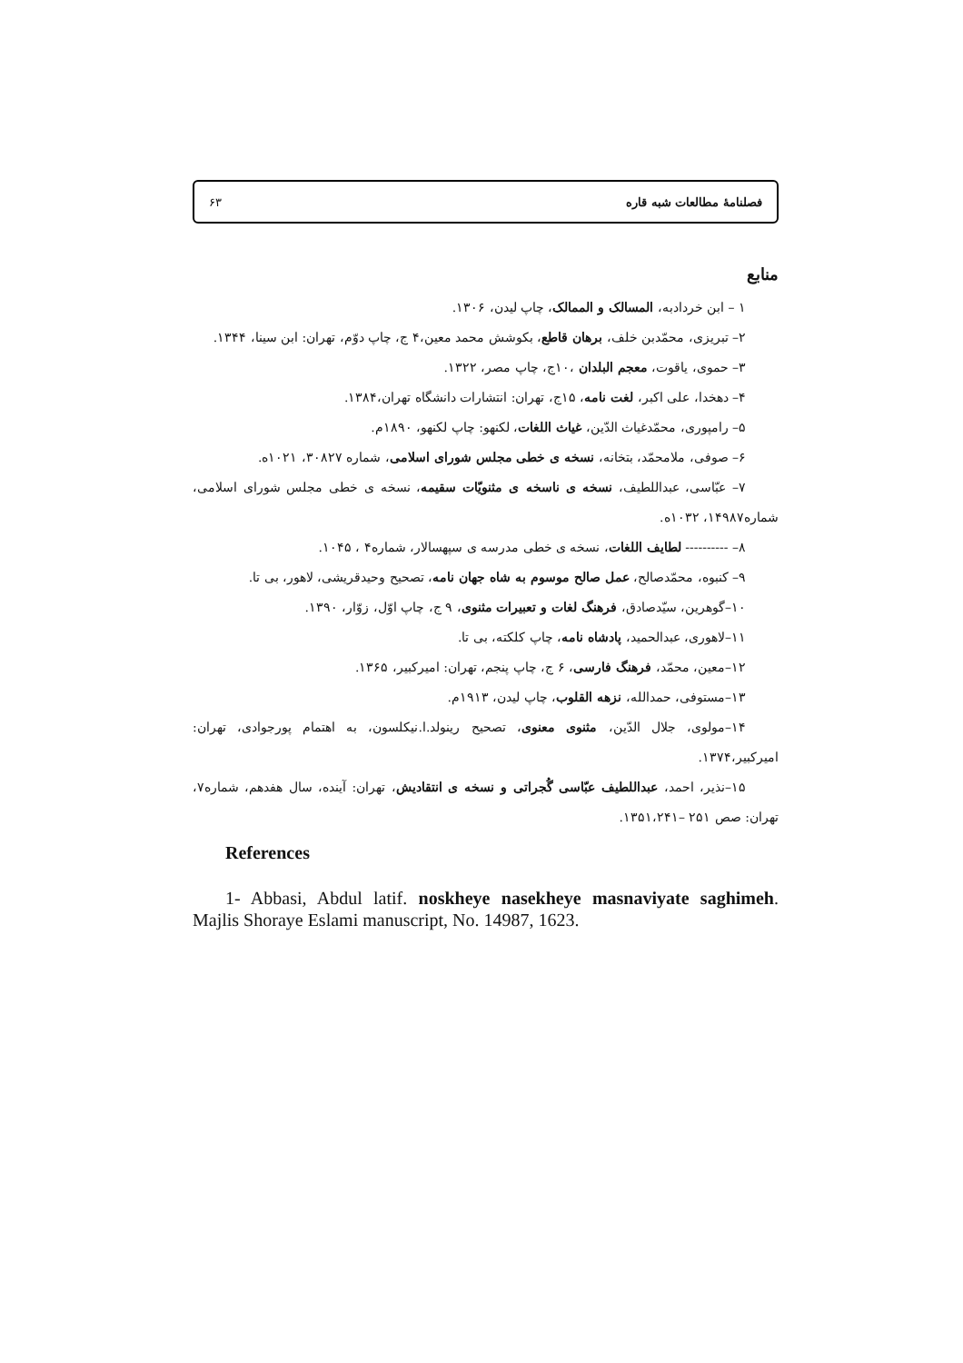فصلنامۀ مطالعات شبه قاره ۶۳
منابع
۱ – ابن خردادبه، المسالک و الممالک، چاپ لیدن، ۱۳۰۶.
۲– تبریزی، محمّدبن خلف، برهان قاطع، بکوشش محمد معین،۴ ج، چاپ دوّم، تهران: ابن سینا، ۱۳۴۴.
۳– حموی، یاقوت، معجم البلدان ،۱۰ج، چاپ مصر، ۱۳۲۲.
۴– دهخدا، علی اکبر، لغت نامه، ۱۵ج، تهران: انتشارات دانشگاه تهران،۱۳۸۴.
۵– رامپوری، محمّدغیاث الدّین، غیاث اللغات، لکنهو: چاپ لکنهو، ۱۸۹۰م.
۶– صوفی، ملامحمّد، بتخانه، نسخه ی خطی مجلس شورای اسلامی، شماره ۳۰۸۲۷، ۱۰۲۱ه.
۷– عبّاسی، عبداللطیف، نسخه ی ناسخه ی مثنویّات سقیمه، نسخه ی خطی مجلس شورای اسلامی، شماره۱۴۹۸۷، ۱۰۳۲ه.
۸– ---------- لطایف اللغات، نسخه ی خطی مدرسه ی سپهسالار، شماره۴ ، ۱۰۴۵.
۹– کنبوه، محمّدصالح، عمل صالح موسوم به شاه جهان نامه، تصحیح وحیدقریشی، لاهور، بی تا.
۱۰–گوهرین، سیّدصادق، فرهنگ لغات و تعبیرات مثنوی، ۹ ج، چاپ اوّل، زوّار، ۱۳۹۰.
۱۱–لاهوری، عبدالحمید، پادشاه نامه، چاپ کلکته، بی تا.
۱۲–معین، محمّد، فرهنگ فارسی، ۶ ج، چاپ پنجم، تهران: امیرکبیر، ۱۳۶۵.
۱۳–مستوفی، حمدالله، نزهه القلوب، چاپ لیدن، ۱۹۱۳م.
۱۴–مولوی، جلال الدّین، مثنوی معنوی، تصحیح رینولد.ا.نیکلسون، به اهتمام پورجوادی، تهران: امیرکبیر،۱۳۷۴.
۱۵–نذیر، احمد، عبداللطیف عبّاسی گُجراتی و نسخه ی انتقادیش، تهران: آینده، سال هفدهم، شماره۷، تهران: صص ۲۵۱ –۱۳۵۱،۲۴۱.
References
1- Abbasi, Abdul latif. noskheye nasekheye masnaviyate saghimeh. Majlis Shoraye Eslami manuscript, No. 14987, 1623.